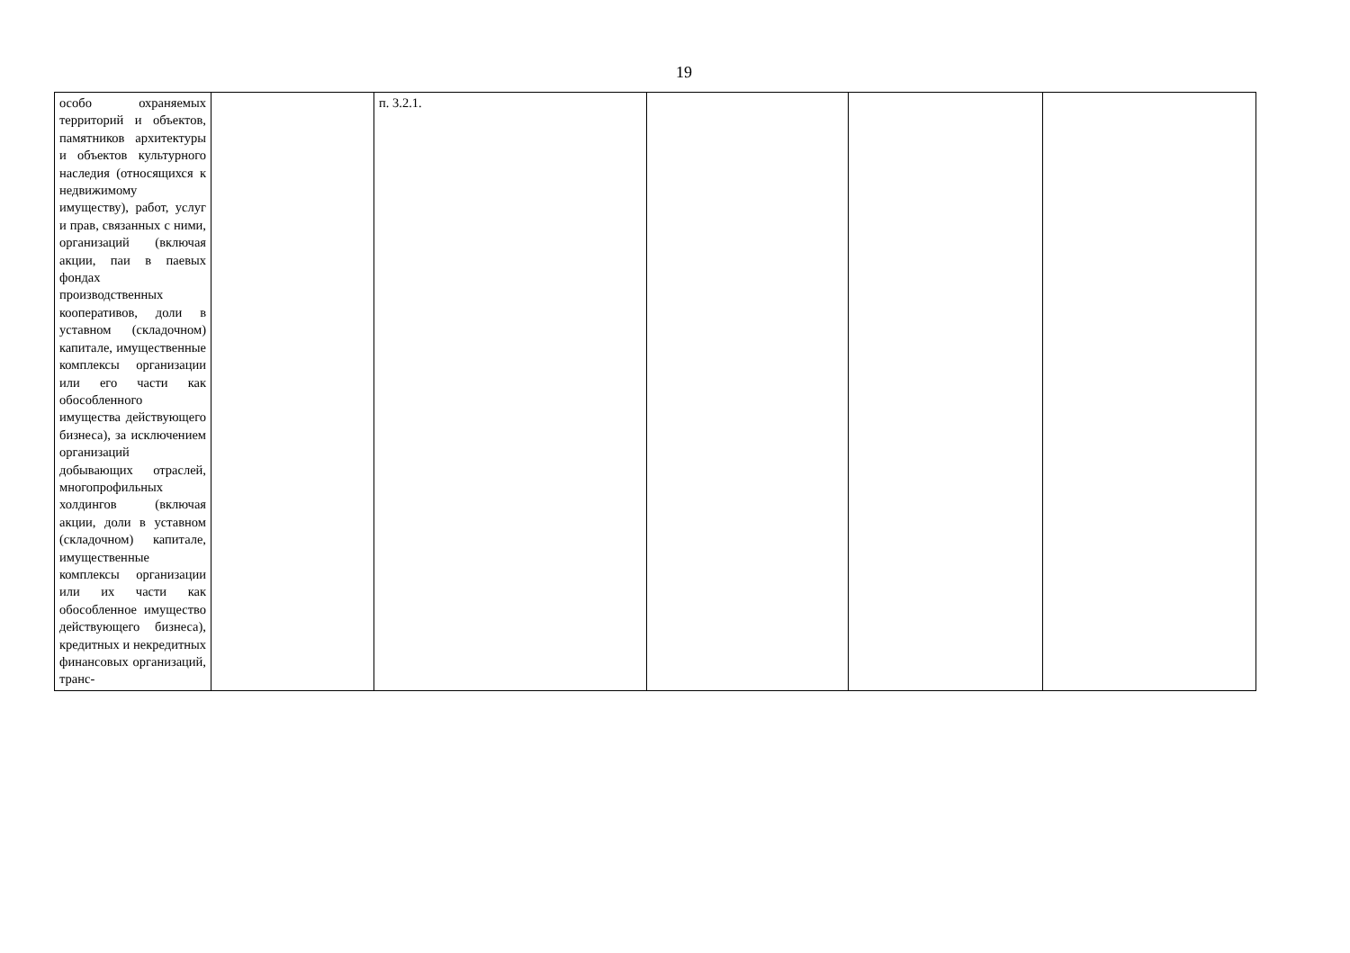19
| особо охраняемых территорий и объектов, памятников архитектуры и объектов культурного наследия (относящихся к недвижимому имуществу), работ, услуг и прав, связанных с ними, организаций (включая акции, паи в паевых фондах производственных кооперативов, доли в уставном (складочном) капитале, имущественные комплексы организации или его части как обособленного имущества действующего бизнеса), за исключением организаций добывающих отраслей, многопрофильных холдингов (включая акции, доли в уставном (складочном) капитале, имущественные комплексы организации или их части как обособленное имущество действующего бизнеса), кредитных и некредитных финансовых организаций, транс- | | п. 3.2.1. | | | |